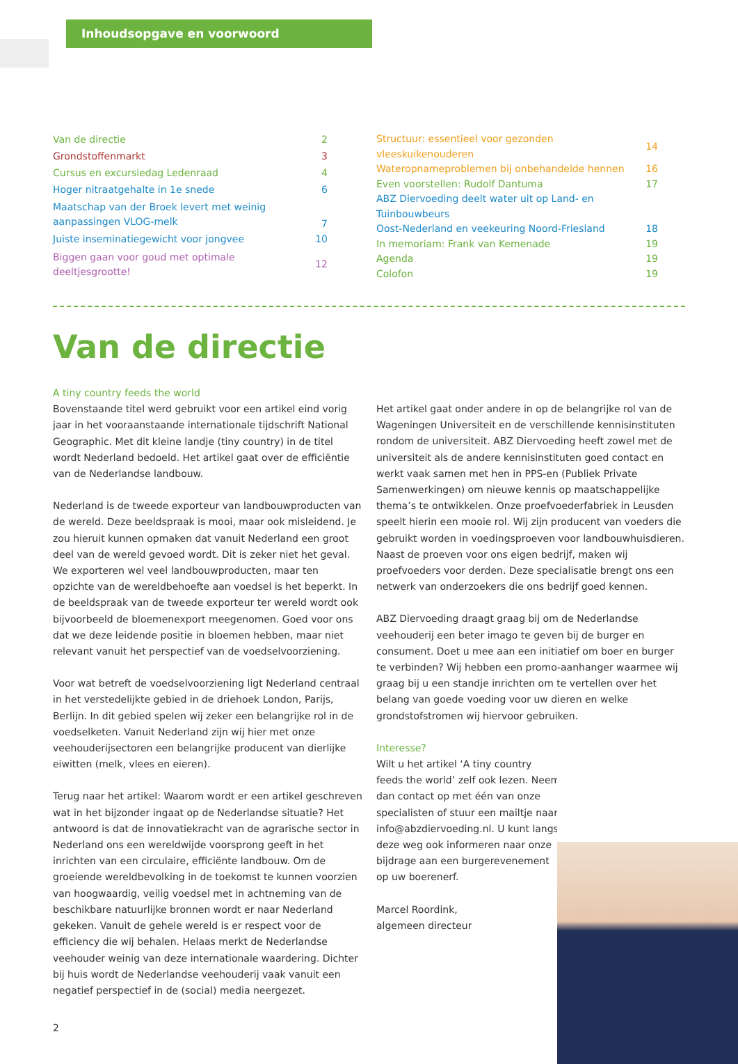Inhoudsopgave en voorwoord
| Van de directie | 2 |
| Grondstoffenmarkt | 3 |
| Cursus en excursiedag Ledenraad | 4 |
| Hoger nitraatgehalte in 1e snede | 6 |
| Maatschap van der Broek levert met weinig aanpassingen VLOG-melk | 7 |
| Juiste inseminatiegewicht voor jongvee | 10 |
| Biggen gaan voor goud met optimale deeltjesgrootte! | 12 |
| Structuur: essentieel voor gezonden vleeskuikenouderen | 14 |
| Wateropnameproblemen bij onbehandelde hennen | 16 |
| Even voorstellen: Rudolf Dantuma | 17 |
| ABZ Diervoeding deelt water uit op Land- en Tuinbouwbeurs Oost-Nederland en veekeuring Noord-Friesland | 18 |
| In memoriam: Frank van Kemenade | 19 |
| Agenda | 19 |
| Colofon | 19 |
Van de directie
A tiny country feeds the world
Bovenstaande titel werd gebruikt voor een artikel eind vorig jaar in het vooraanstaande internationale tijdschrift National Geographic. Met dit kleine landje (tiny country) in de titel wordt Nederland bedoeld. Het artikel gaat over de efficiëntie van de Nederlandse landbouw.
Nederland is de tweede exporteur van landbouwproducten van de wereld. Deze beeldspraak is mooi, maar ook misleidend. Je zou hieruit kunnen opmaken dat vanuit Nederland een groot deel van de wereld gevoed wordt. Dit is zeker niet het geval. We exporteren wel veel landbouwproducten, maar ten opzichte van de wereldbehoefte aan voedsel is het beperkt. In de beeldspraak van de tweede exporteur ter wereld wordt ook bijvoorbeeld de bloemenexport meegenomen. Goed voor ons dat we deze leidende positie in bloemen hebben, maar niet relevant vanuit het perspectief van de voedselvoorziening.
Voor wat betreft de voedselvoorziening ligt Nederland centraal in het verstedelijkte gebied in de driehoek London, Parijs, Berlijn. In dit gebied spelen wij zeker een belangrijke rol in de voedselketen. Vanuit Nederland zijn wij hier met onze veehouderijsectoren een belangrijke producent van dierlijke eiwitten (melk, vlees en eieren).
Terug naar het artikel: Waarom wordt er een artikel geschreven wat in het bijzonder ingaat op de Nederlandse situatie? Het antwoord is dat de innovatiekracht van de agrarische sector in Nederland ons een wereldwijde voorsprong geeft in het inrichten van een circulaire, efficiënte landbouw. Om de groeiende wereldbevolking in de toekomst te kunnen voorzien van hoogwaardig, veilig voedsel met in achtneming van de beschikbare natuurlijke bronnen wordt er naar Nederland gekeken. Vanuit de gehele wereld is er respect voor de efficiency die wij behalen. Helaas merkt de Nederlandse veehouder weinig van deze internationale waardering. Dichter bij huis wordt de Nederlandse veehouderij vaak vanuit een negatief perspectief in de (social) media neergezet.
Het artikel gaat onder andere in op de belangrijke rol van de Wageningen Universiteit en de verschillende kennisinstituten rondom de universiteit. ABZ Diervoeding heeft zowel met de universiteit als de andere kennisinstituten goed contact en werkt vaak samen met hen in PPS-en (Publiek Private Samenwerkingen) om nieuwe kennis op maatschappelijke thema’s te ontwikkelen. Onze proefvoederfabriek in Leusden speelt hierin een mooie rol. Wij zijn producent van voeders die gebruikt worden in voedingsproeven voor landbouwhuisdieren. Naast de proeven voor ons eigen bedrijf, maken wij proefvoeders voor derden. Deze specialisatie brengt ons een netwerk van onderzoekers die ons bedrijf goed kennen.
ABZ Diervoeding draagt graag bij om de Nederlandse veehouderij een beter imago te geven bij de burger en consument. Doet u mee aan een initiatief om boer en burger te verbinden? Wij hebben een promo-aanhanger waarmee wij graag bij u een standje inrichten om te vertellen over het belang van goede voeding voor uw dieren en welke grondstofstromen wij hiervoor gebruiken.
Interesse?
Wilt u het artikel ‘A tiny country feeds the world’ zelf ook lezen. Neem dan contact op met één van onze specialisten of stuur een mailtje naar info@abzdiervoeding.nl. U kunt langs deze weg ook informeren naar onze bijdrage aan een burgerevenement op uw boerenerf.
Marcel Roordink,
algemeen directeur
2